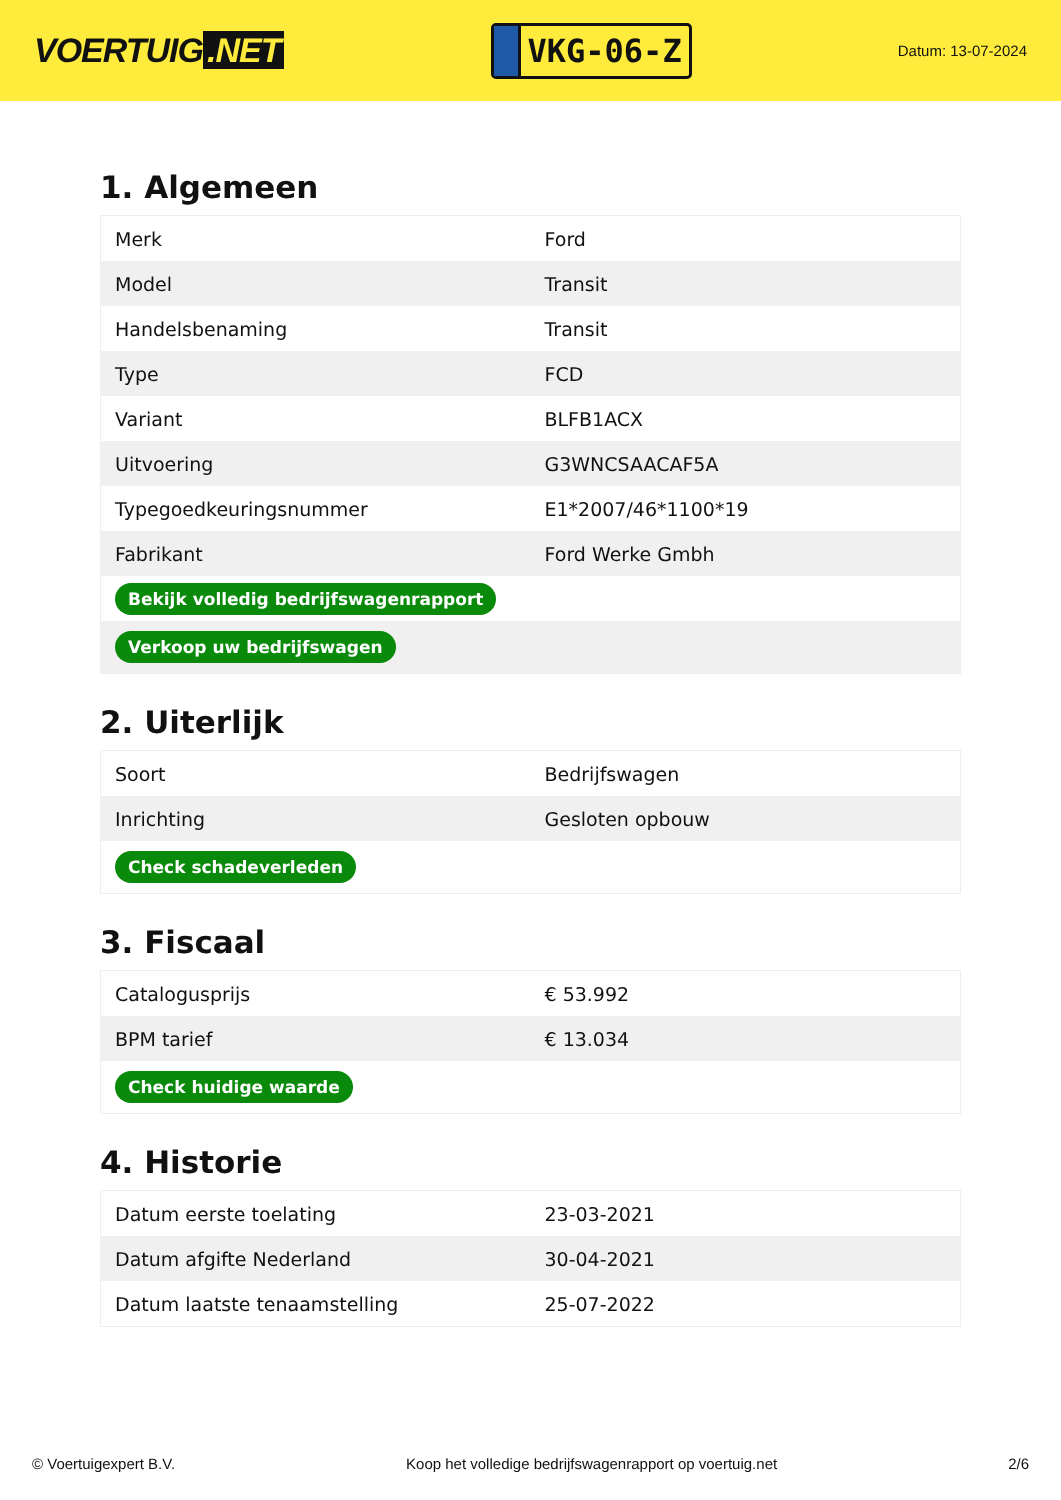VOERTUIG.NET
VKG-06-Z
Datum: 13-07-2024
1. Algemeen
| Merk | Ford |
| Model | Transit |
| Handelsbenaming | Transit |
| Type | FCD |
| Variant | BLFB1ACX |
| Uitvoering | G3WNCSAACAF5A |
| Typegoedkeuringsnummer | E1*2007/46*1100*19 |
| Fabrikant | Ford Werke Gmbh |
| Bekijk volledig bedrijfswagenrapport | |
| Verkoop uw bedrijfswagen | |
2. Uiterlijk
| Soort | Bedrijfswagen |
| Inrichting | Gesloten opbouw |
| Check schadeverleden | |
3. Fiscaal
| Catalogusprijs | € 53.992 |
| BPM tarief | € 13.034 |
| Check huidige waarde | |
4. Historie
| Datum eerste toelating | 23-03-2021 |
| Datum afgifte Nederland | 30-04-2021 |
| Datum laatste tenaamstelling | 25-07-2022 |
© Voertuigexpert B.V. Koop het volledige bedrijfswagenrapport op voertuig.net 2/6